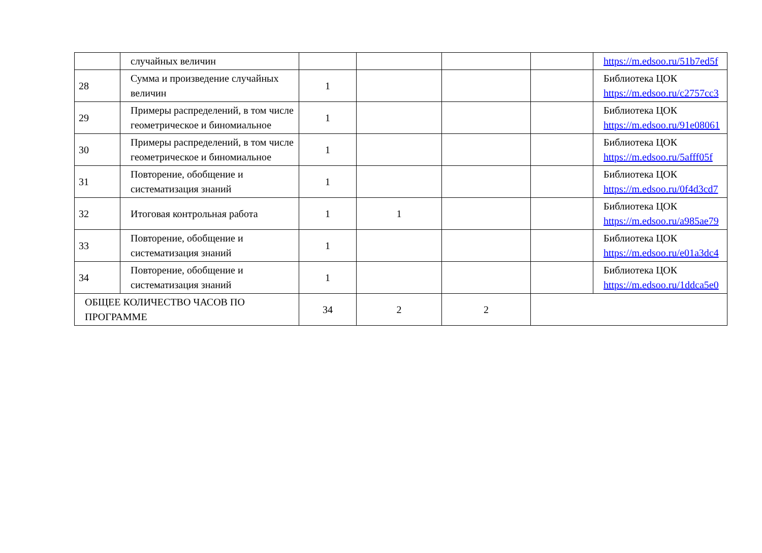| | случайных величин | | | | | https://m.edsoo.ru/51b7ed5f |
| 28 | Сумма и произведение случайных величин | 1 | | | | Библиотека ЦОК https://m.edsoo.ru/c2757cc3 |
| 29 | Примеры распределений, в том числе геометрическое и биномиальное | 1 | | | | Библиотека ЦОК https://m.edsoo.ru/91e08061 |
| 30 | Примеры распределений, в том числе геометрическое и биномиальное | 1 | | | | Библиотека ЦОК https://m.edsoo.ru/5afff05f |
| 31 | Повторение, обобщение и систематизация знаний | 1 | | | | Библиотека ЦОК https://m.edsoo.ru/0f4d3cd7 |
| 32 | Итоговая контрольная работа | 1 | 1 | | | Библиотека ЦОК https://m.edsoo.ru/a985ae79 |
| 33 | Повторение, обобщение и систематизация знаний | 1 | | | | Библиотека ЦОК https://m.edsoo.ru/e01a3dc4 |
| 34 | Повторение, обобщение и систематизация знаний | 1 | | | | Библиотека ЦОК https://m.edsoo.ru/1ddca5e0 |
| ОБЩЕЕ КОЛИЧЕСТВО ЧАСОВ ПО ПРОГРАММЕ | | 34 | 2 | 2 | | |